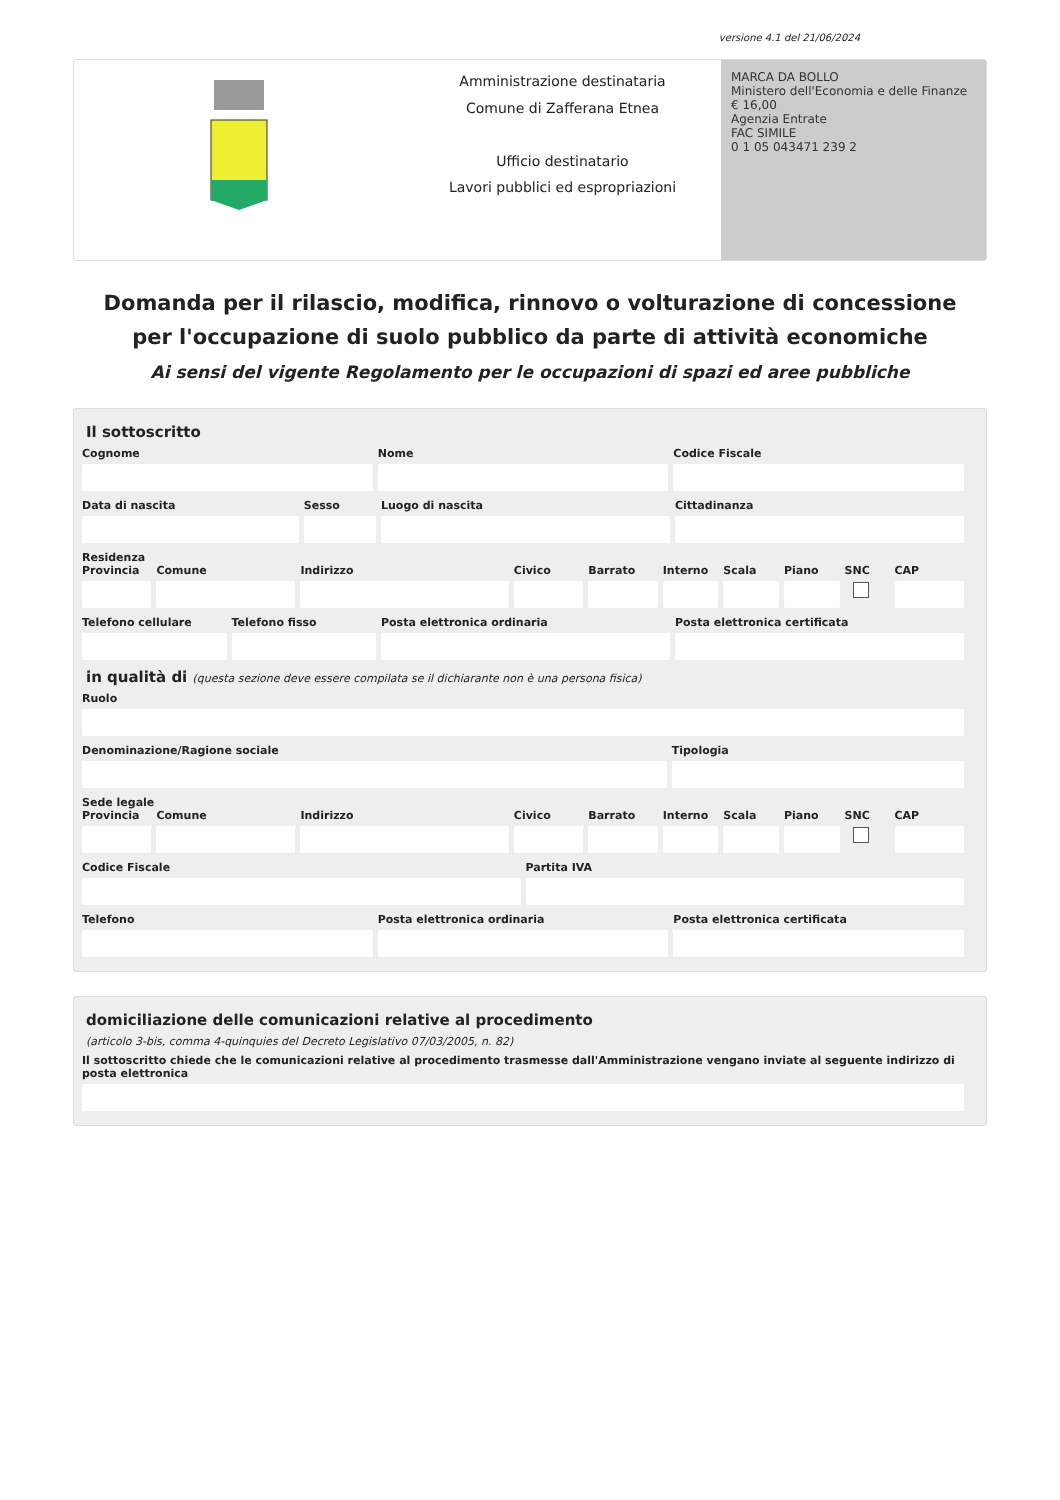versione 4.1 del 21/06/2024
Amministrazione destinataria
Comune di Zafferana Etnea
Ufficio destinatario
Lavori pubblici ed espropriazioni
MARCA DA BOLLO
Ministero dell'Economia e delle Finanze
€ 16,00
Agenzia Entrate
FAC SIMILE
0 1 05 043471 239 2
Domanda per il rilascio, modifica, rinnovo o volturazione di concessione per l'occupazione di suolo pubblico da parte di attività economiche
Ai sensi del vigente Regolamento per le occupazioni di spazi ed aree pubbliche
Il sottoscritto
Cognome Nome Codice Fiscale
Data di nascita Sesso Luogo di nascita Cittadinanza
Residenza
Provincia Comune Indirizzo Civico Barrato Interno Scala Piano SNC CAP
Telefono cellulare Telefono fisso Posta elettronica ordinaria Posta elettronica certificata
in qualità di (questa sezione deve essere compilata se il dichiarante non è una persona fisica)
Ruolo
Denominazione/Ragione sociale Tipologia
Sede legale
Provincia Comune Indirizzo Civico Barrato Interno Scala Piano SNC CAP
Codice Fiscale Partita IVA
Telefono Posta elettronica ordinaria Posta elettronica certificata
domiciliazione delle comunicazioni relative al procedimento
(articolo 3-bis, comma 4-quinquies del Decreto Legislativo 07/03/2005, n. 82)
Il sottoscritto chiede che le comunicazioni relative al procedimento trasmesse dall'Amministrazione vengano inviate al seguente indirizzo di posta elettronica